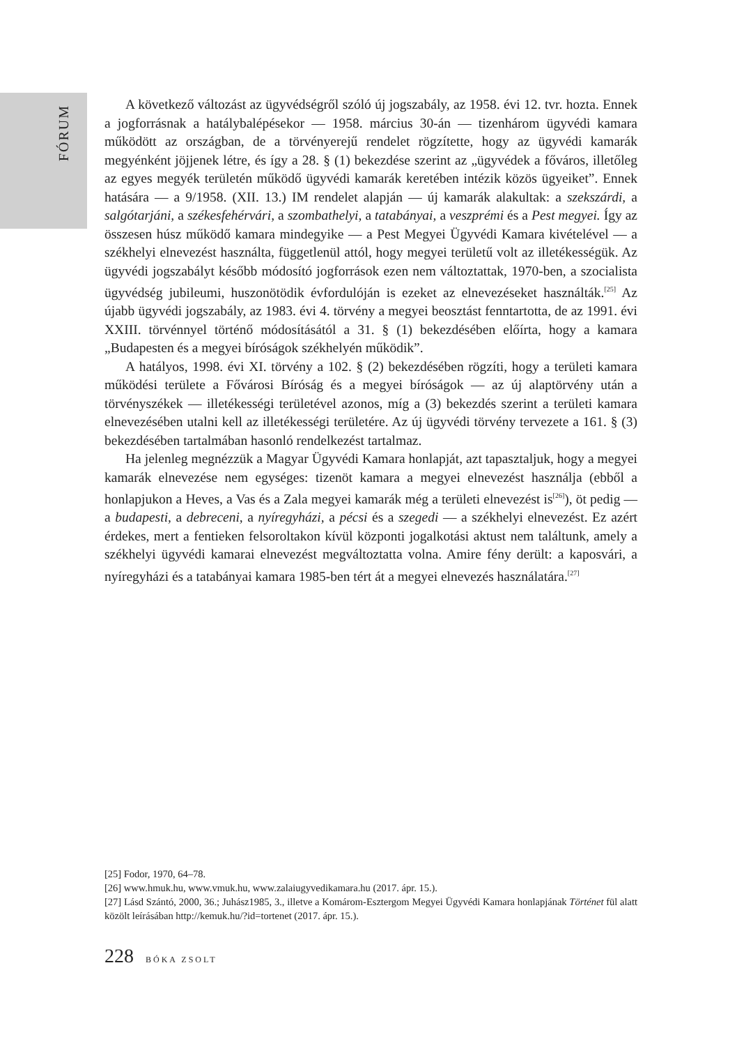FÓRUM
A következő változást az ügyvédségről szóló új jogszabály, az 1958. évi 12. tvr. hozta. Ennek a jogforrásnak a hatálybalépésekor — 1958. március 30-án — tizenhárom ügyvédi kamara működött az országban, de a törvényerejű rendelet rögzítette, hogy az ügyvédi kamarák megyénként jöjjenek létre, és így a 28. § (1) bekezdése szerint az „ügyvédek a főváros, illetőleg az egyes megyék területén működő ügyvédi kamarák keretében intézik közös ügyeiket”. Ennek hatására — a 9/1958. (XII. 13.) IM rendelet alapján — új kamarák alakultak: a szekszárdi, a salgótarjáni, a székesfehérvári, a szombathelyi, a tatabányai, a veszprémi és a Pest megyei. Így az összesen húsz működő kamara mindegyike — a Pest Megyei Ügyvédi Kamara kivételével — a székhelyi elnevezést használta, függetlenül attól, hogy megyei területű volt az illetékességük. Az ügyvédi jogszabályt később módosító jogforrások ezen nem változtattak, 1970-ben, a szocialista ügyvédség jubileumi, huszonötödik évfordulóján is ezeket az elnevezéseket használták.<sup>[25]</sup> Az újabb ügyvédi jogszabály, az 1983. évi 4. törvény a megyei beosztást fenntartotta, de az 1991. évi XXIII. törvénnyel történő módosításától a 31. § (1) bekezdésében előírta, hogy a kamara „Budapesten és a megyei bíróságok székhelyén működik”.
A hatályos, 1998. évi XI. törvény a 102. § (2) bekezdésében rögzíti, hogy a területi kamara működési területe a Fővárosi Bíróság és a megyei bíróságok — az új alaptörvény után a törvényszékek — illetékességi területével azonos, míg a (3) bekezdés szerint a területi kamara elnevezésében utalni kell az illetékességi területére. Az új ügyvédi törvény tervezete a 161. § (3) bekezdésében tartalmában hasonló rendelkezést tartalmaz.
Ha jelenleg megnézzük a Magyar Ügyvédi Kamara honlapját, azt tapasztaljuk, hogy a megyei kamarák elnevezése nem egységes: tizenöt kamara a megyei elnevezést használja (ebből a honlapjukon a Heves, a Vas és a Zala megyei kamarák még a területi elnevezést is<sup>[26]</sup>), öt pedig — a budapesti, a debreceni, a nyíregyházi, a pécsi és a szegedi — a székhelyi elnevezést. Ez azért érdekes, mert a fentieken felsoroltakon kívül központi jogalkotási aktust nem találtunk, amely a székhelyi ügyvédi kamarai elnevezést megváltoztatta volna. Amire fény derült: a kaposvári, a nyíregyházi és a tatabányai kamara 1985-ben tért át a megyei elnevezés használatára.<sup>[27]</sup>
[25] Fodor, 1970, 64–78.
[26] www.hmuk.hu, www.vmuk.hu, www.zalaiugyvedikamara.hu (2017. ápr. 15.).
[27] Lásd Szántó, 2000, 36.; Juhász1985, 3., illetve a Komárom-Esztergom Megyei Ügyvédi Kamara honlapjának Történet fül alatt közölt leírásában http://kemuk.hu/?id=tortenet (2017. ápr. 15.).
228 BÓKA ZSOLT